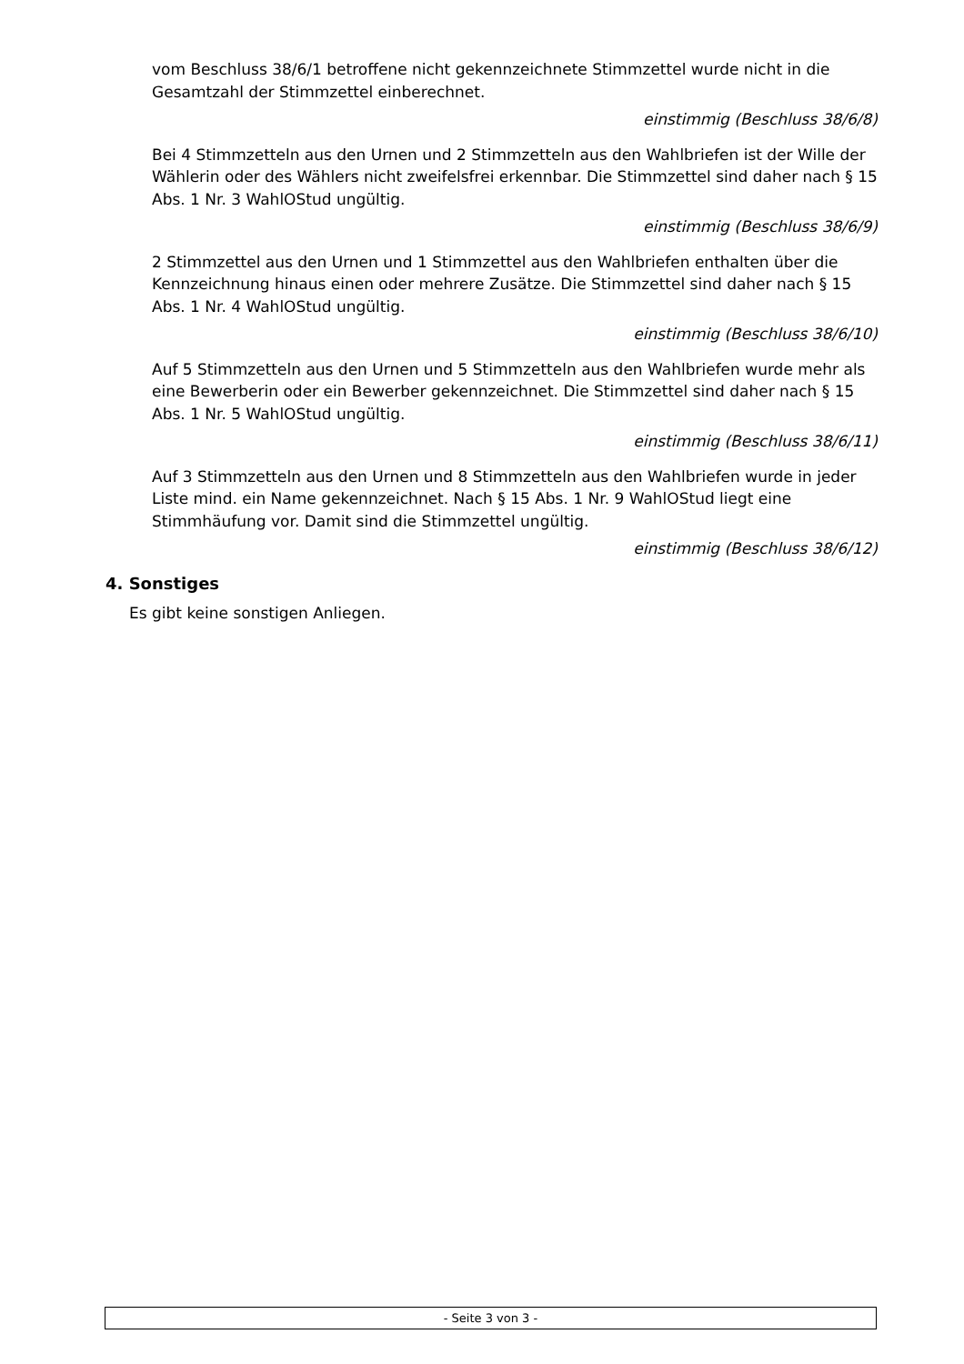vom Beschluss 38/6/1 betroffene nicht gekennzeichnete Stimmzettel wurde nicht in die Gesamtzahl der Stimmzettel einberechnet.
einstimmig (Beschluss 38/6/8)
Bei 4 Stimmzetteln aus den Urnen und 2 Stimmzetteln aus den Wahlbriefen ist der Wille der Wählerin oder des Wählers nicht zweifelsfrei erkennbar. Die Stimmzettel sind daher nach § 15 Abs. 1 Nr. 3 WahlOStud ungültig.
einstimmig (Beschluss 38/6/9)
2 Stimmzettel aus den Urnen und 1 Stimmzettel aus den Wahlbriefen enthalten über die Kennzeichnung hinaus einen oder mehrere Zusätze. Die Stimmzettel sind daher nach § 15 Abs. 1 Nr. 4 WahlOStud ungültig.
einstimmig (Beschluss 38/6/10)
Auf 5 Stimmzetteln aus den Urnen und 5 Stimmzetteln aus den Wahlbriefen wurde mehr als eine Bewerberin oder ein Bewerber gekennzeichnet. Die Stimmzettel sind daher nach § 15 Abs. 1 Nr. 5 WahlOStud ungültig.
einstimmig (Beschluss 38/6/11)
Auf 3 Stimmzetteln aus den Urnen und 8 Stimmzetteln aus den Wahlbriefen wurde in jeder Liste mind. ein Name gekennzeichnet. Nach § 15 Abs. 1 Nr. 9 WahlOStud liegt eine Stimmhäufung vor. Damit sind die Stimmzettel ungültig.
einstimmig (Beschluss 38/6/12)
4. Sonstiges
Es gibt keine sonstigen Anliegen.
- Seite 3 von 3 -